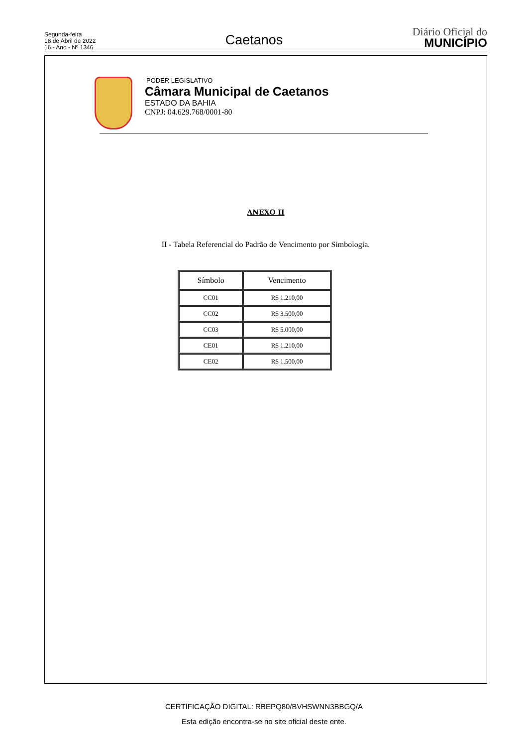Segunda-feira
18 de Abril de 2022
16 - Ano - Nº 1346
Caetanos
Diário Oficial do
MUNICÍPIO
PODER LEGISLATIVO
Câmara Municipal de Caetanos
ESTADO DA BAHIA
CNPJ: 04.629.768/0001-80
ANEXO II
II - Tabela Referencial do Padrão de Vencimento por Simbologia.
| Símbolo | Vencimento |
| --- | --- |
| CC01 | R$ 1.210,00 |
| CC02 | R$ 3.500,00 |
| CC03 | R$ 5.000,00 |
| CE01 | R$ 1.210,00 |
| CE02 | R$ 1.500,00 |
CERTIFICAÇÃO DIGITAL: RBEPQ80/BVHSWNN3BBGQ/A
Esta edição encontra-se no site oficial deste ente.